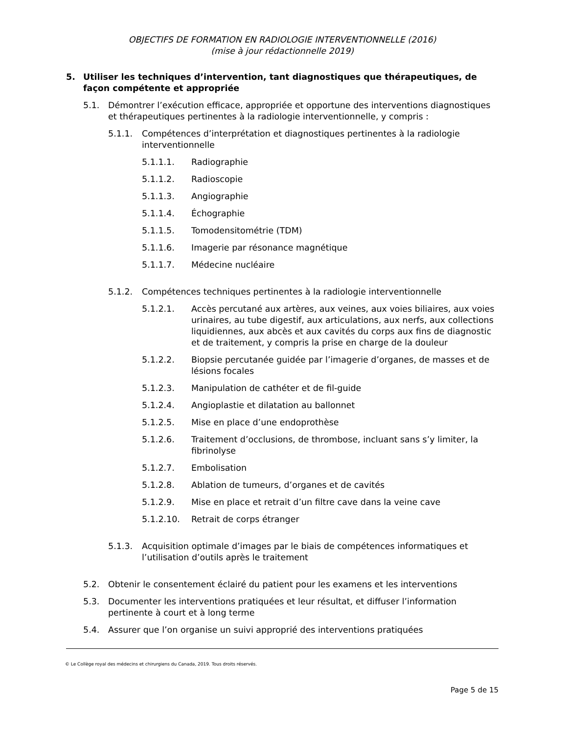OBJECTIFS DE FORMATION EN RADIOLOGIE INTERVENTIONNELLE (2016)
(mise à jour rédactionnelle 2019)
5. Utiliser les techniques d’intervention, tant diagnostiques que thérapeutiques, de façon compétente et appropriée
5.1. Démontrer l’exécution efficace, appropriée et opportune des interventions diagnostiques et thérapeutiques pertinentes à la radiologie interventionnelle, y compris :
5.1.1. Compétences d’interprétation et diagnostiques pertinentes à la radiologie interventionnelle
5.1.1.1. Radiographie
5.1.1.2. Radioscopie
5.1.1.3. Angiographie
5.1.1.4. Échographie
5.1.1.5. Tomodensitométrie (TDM)
5.1.1.6. Imagerie par résonance magnétique
5.1.1.7. Médecine nucléaire
5.1.2. Compétences techniques pertinentes à la radiologie interventionnelle
5.1.2.1. Accès percutané aux artères, aux veines, aux voies biliaires, aux voies urinaires, au tube digestif, aux articulations, aux nerfs, aux collections liquidiennes, aux abcès et aux cavités du corps aux fins de diagnostic et de traitement, y compris la prise en charge de la douleur
5.1.2.2. Biopsie percutanée guidée par l’imagerie d’organes, de masses et de lésions focales
5.1.2.3. Manipulation de cathéter et de fil-guide
5.1.2.4. Angioplastie et dilatation au ballonnet
5.1.2.5. Mise en place d’une endoprothèse
5.1.2.6. Traitement d’occlusions, de thrombose, incluant sans s’y limiter, la fibrinolyse
5.1.2.7. Embolisation
5.1.2.8. Ablation de tumeurs, d’organes et de cavités
5.1.2.9. Mise en place et retrait d’un filtre cave dans la veine cave
5.1.2.10. Retrait de corps étranger
5.1.3. Acquisition optimale d’images par le biais de compétences informatiques et l’utilisation d’outils après le traitement
5.2. Obtenir le consentement éclairé du patient pour les examens et les interventions
5.3. Documenter les interventions pratiquées et leur résultat, et diffuser l’information pertinente à court et à long terme
5.4. Assurer que l’on organise un suivi approprié des interventions pratiquées
© Le Collège royal des médecins et chirurgiens du Canada, 2019. Tous droits réservés.
Page 5 de 15